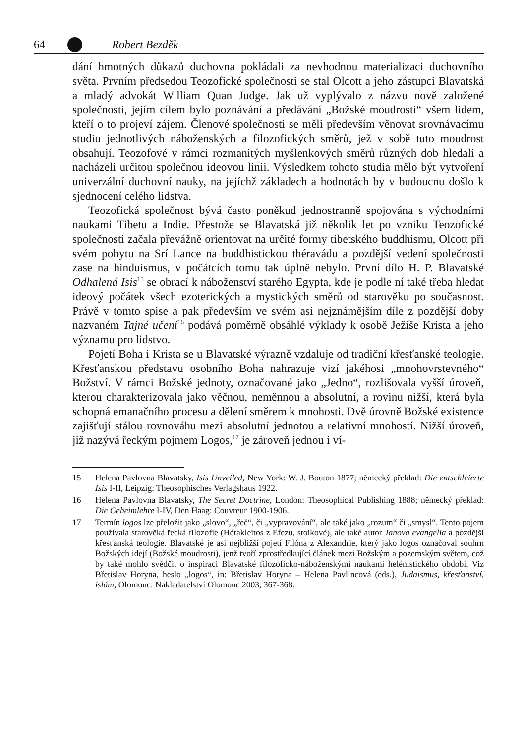64 Robert Bezděk
dání hmotných důkazů duchovna pokládali za nevhodnou materializaci duchovního světa. Prvním předsedou Teozofické společnosti se stal Olcott a jeho zástupci Blavatská a mladý advokát William Quan Judge. Jak už vyplývalo z názvu nově založené společnosti, jejím cílem bylo poznávání a předávání „Božské moudrosti“ všem lidem, kteří o to projeví zájem. Členové společnosti se měli především věnovat srovnávacímu studiu jednotlivých náboženských a filozofických směrů, jež v sobě tuto moudrost obsahují. Teozofové v rámci rozmanitých myšlenkových směrů různých dob hledali a nacházeli určitou společnou ideovou linii. Výsledkem tohoto studia mělo být vytvoření univerzální duchovní nauky, na jejíchž základech a hodnotách by v budoucnu došlo k sjednocení celého lidstva.
Teozofická společnost bývá často poněkud jednostranně spojována s východními naukami Tibetu a Indie. Přestože se Blavatská již několik let po vzniku Teozofické společnosti začala převážně orientovat na určité formy tibetského buddhismu, Olcott při svém pobytu na Srí Lance na buddhistickou théravádu a pozdější vedení společnosti zase na hinduismus, v počátcích tomu tak úplně nebylo. První dílo H. P. Blavatské Odhalená Isis<sup>15</sup> se obrací k náboženství starého Egypta, kde je podle ní také třeba hledat ideový počátek všech ezoterických a mystických směrů od starověku po současnost. Právě v tomto spise a pak především ve svém asi nejznámějším díle z pozdější doby nazvaném Tajné učení<sup>16</sup> podává poměrně obsáhlé výklady k osobě Ježíše Krista a jeho významu pro lidstvo.
Pojetí Boha i Krista se u Blavatské výrazně vzdaluje od tradiční křesťanské teologie. Křesťanskou představu osobního Boha nahrazuje vizí jakéhosi „mnohovrstevného“ Božství. V rámci Božské jednoty, označované jako „Jedno“, rozlišovala vyšší úroveň, kterou charakterizovala jako věčnou, neměnnou a absolutní, a rovinu nižší, která byla schopná emanačního procesu a dělení směrem k mnohosti. Dvě úrovně Božské existence zajišťují stálou rovnováhu mezi absolutní jednotou a relativní mnohostí. Nižší úroveň, již nazývá řeckým pojmem Logos,<sup>17</sup> je zároveň jednou i ví-
15 Helena Pavlovna Blavatsky, Isis Unveiled, New York: W. J. Bouton 1877; německý překlad: Die entschleierte Isis I-II, Leipzig: Theosophisches Verlagshaus 1922.
16 Helena Pavlovna Blavatsky, The Secret Doctrine, London: Theosophical Publishing 1888; německý překlad: Die Geheimlehre I-IV, Den Haag: Couvreur 1900-1906.
17 Termín logos lze přeložit jako „slovo“, „řeč“, či „vypravování“, ale také jako „rozum“ či „smysl“. Tento pojem používala starověká řecká filozofie (Hérakleitos z Efezu, stoikové), ale také autor Janova evangelia a pozdější křesťanská teologie. Blavatské je asi nejbližší pojetí Filóna z Alexandrie, který jako logos označoval souhrn Božských idejí (Božské moudrosti), jenž tvoří zprostředkující článek mezi Božským a pozemským světem, což by také mohlo svědčit o inspiraci Blavatské filozoficko-náboženskými naukami helénistického období. Viz Břetislav Horyna, heslo „logos“, in: Břetislav Horyna – Helena Pavlincová (eds.), Judaismus, křesťanství, islám, Olomouc: Nakladatelství Olomouc 2003, 367-368.